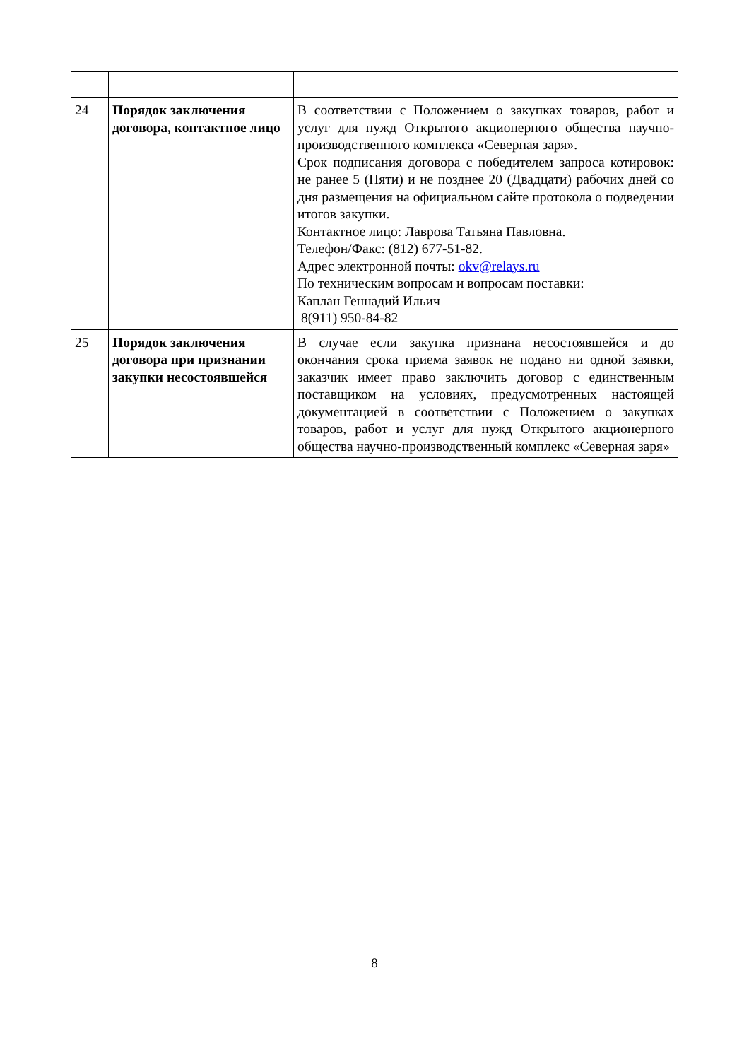| 24 | Порядок заключения договора, контактное лицо | В соответствии с Положением о закупках товаров, работ и услуг для нужд Открытого акционерного общества научно-производственного комплекса «Северная заря». Срок подписания договора с победителем запроса котировок: не ранее 5 (Пяти) и не позднее 20 (Двадцати) рабочих дней со дня размещения на официальном сайте протокола о подведении итогов закупки. Контактное лицо: Лаврова Татьяна Павловна. Телефон/Факс: (812) 677-51-82. Адрес электронной почты: okv@relays.ru По техническим вопросам и вопросам поставки: Каплан Геннадий Ильич 8(911) 950-84-82 |
| 25 | Порядок заключения договора при признании закупки несостоявшейся | В случае если закупка признана несостоявшейся и до окончания срока приема заявок не подано ни одной заявки, заказчик имеет право заключить договор с единственным поставщиком на условиях, предусмотренных настоящей документацией в соответствии с Положением о закупках товаров, работ и услуг для нужд Открытого акционерного общества научно-производственный комплекс «Северная заря» |
8